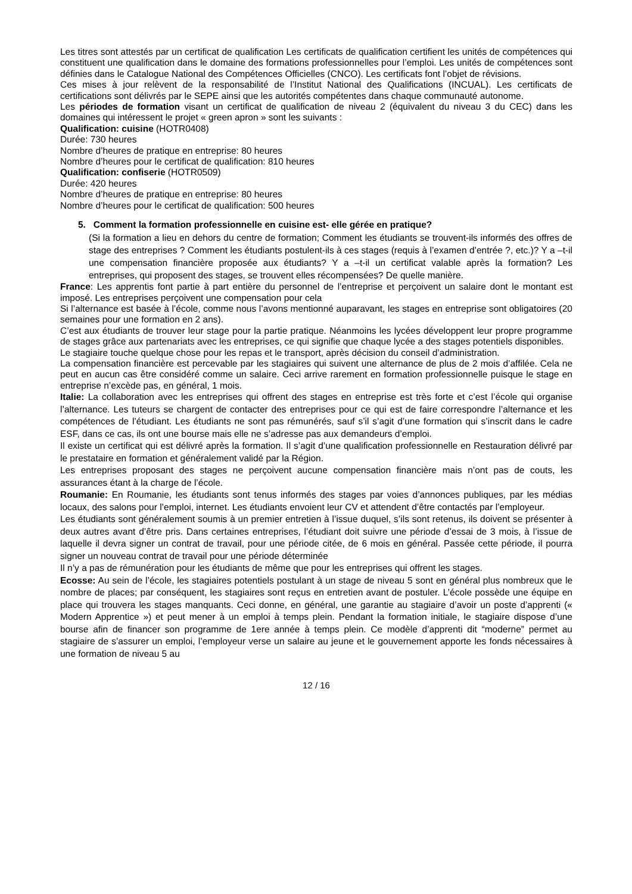Les titres sont attestés par un certificat de qualification Les certificats de qualification certifient les unités de compétences qui constituent une qualification dans le domaine des formations professionnelles pour l’emploi. Les unités de compétences sont définies dans le Catalogue National des Compétences Officielles (CNCO). Les certificats font l’objet de révisions.
Ces mises à jour relèvent de la responsabilité de l’Institut National des Qualifications (INCUAL). Les certificats de certifications sont délivrés par le SEPE ainsi que les autorités compétentes dans chaque communauté autonome.
Les périodes de formation visant un certificat de qualification de niveau 2 (équivalent du niveau 3 du CEC) dans les domaines qui intéressent le projet « green apron » sont les suivants :
Qualification: cuisine (HOTR0408)
Durée: 730 heures
Nombre d’heures de pratique en entreprise: 80 heures
Nombre d’heures pour le certificat de qualification: 810 heures
Qualification: confiserie (HOTR0509)
Durée: 420 heures
Nombre d’heures de pratique en entreprise: 80 heures
Nombre d’heures pour le certificat de qualification: 500 heures
5. Comment la formation professionnelle en cuisine est- elle gérée en pratique?
(Si la formation a lieu en dehors du centre de formation; Comment les étudiants se trouvent-ils informés des offres de stage des entreprises ? Comment les étudiants postulent-ils à ces stages (requis à l’examen d’entrée ?, etc.)? Y a –t-il une compensation financière proposée aux étudiants? Y a –t-il un certificat valable après la formation? Les entreprises, qui proposent des stages, se trouvent elles récompensées? De quelle manière.
France: Les apprentis font partie à part entière du personnel de l’entreprise et perçoivent un salaire dont le montant est imposé. Les entreprises perçoivent une compensation pour cela
Si l’alternance est basée à l’école, comme nous l’avons mentionné auparavant, les stages en entreprise sont obligatoires (20 semaines pour une formation en 2 ans).
C’est aux étudiants de trouver leur stage pour la partie pratique. Néanmoins les lycées développent leur propre programme de stages grâce aux partenariats avec les entreprises, ce qui signifie que chaque lycée a des stages potentiels disponibles.
Le stagiaire touche quelque chose pour les repas et le transport, après décision du conseil d’administration.
La compensation financière est percevable par les stagiaires qui suivent une alternance de plus de 2 mois d’affilée. Cela ne peut en aucun cas être considéré comme un salaire. Ceci arrive rarement en formation professionnelle puisque le stage en entreprise n’excède pas, en général, 1 mois.
Italie: La collaboration avec les entreprises qui offrent des stages en entreprise est très forte et c’est l’école qui organise l’alternance. Les tuteurs se chargent de contacter des entreprises pour ce qui est de faire correspondre l’alternance et les compétences de l’étudiant. Les étudiants ne sont pas rémunérés, sauf s’il s’agit d’une formation qui s’inscrit dans le cadre ESF, dans ce cas, ils ont une bourse mais elle ne s’adresse pas aux demandeurs d’emploi.
Il existe un certificat qui est délivré après la formation. Il s’agit d’une qualification professionnelle en Restauration délivré par le prestataire en formation et généralement validé par la Région.
Les entreprises proposant des stages ne perçoivent aucune compensation financière mais n’ont pas de couts, les assurances étant à la charge de l’école.
Roumanie: En Roumanie, les étudiants sont tenus informés des stages par voies d’annonces publiques, par les médias locaux, des salons pour l’emploi, internet. Les étudiants envoient leur CV et attendent d’être contactés par l’employeur.
Les étudiants sont généralement soumis à un premier entretien à l’issue duquel, s’ils sont retenus, ils doivent se présenter à deux autres avant d’être pris. Dans certaines entreprises, l’étudiant doit suivre une période d’essai de 3 mois, à l’issue de laquelle il devra signer un contrat de travail, pour une période citée, de 6 mois en général. Passée cette période, il pourra signer un nouveau contrat de travail pour une période déterminée
Il n’y a pas de rémunération pour les étudiants de même que pour les entreprises qui offrent les stages.
Ecosse: Au sein de l’école, les stagiaires potentiels postulant à un stage de niveau 5 sont en général plus nombreux que le nombre de places; par conséquent, les stagiaires sont reçus en entretien avant de postuler. L’école possède une équipe en place qui trouvera les stages manquants. Ceci donne, en général, une garantie au stagiaire d’avoir un poste d’apprenti (« Modern Apprentice ») et peut mener à un emploi à temps plein. Pendant la formation initiale, le stagiaire dispose d’une bourse afin de financer son programme de 1ere année à temps plein. Ce modèle d’apprenti dit “moderne” permet au stagiaire de s’assurer un emploi, l’employeur verse un salaire au jeune et le gouvernement apporte les fonds nécessaires à une formation de niveau 5 au
12 / 16